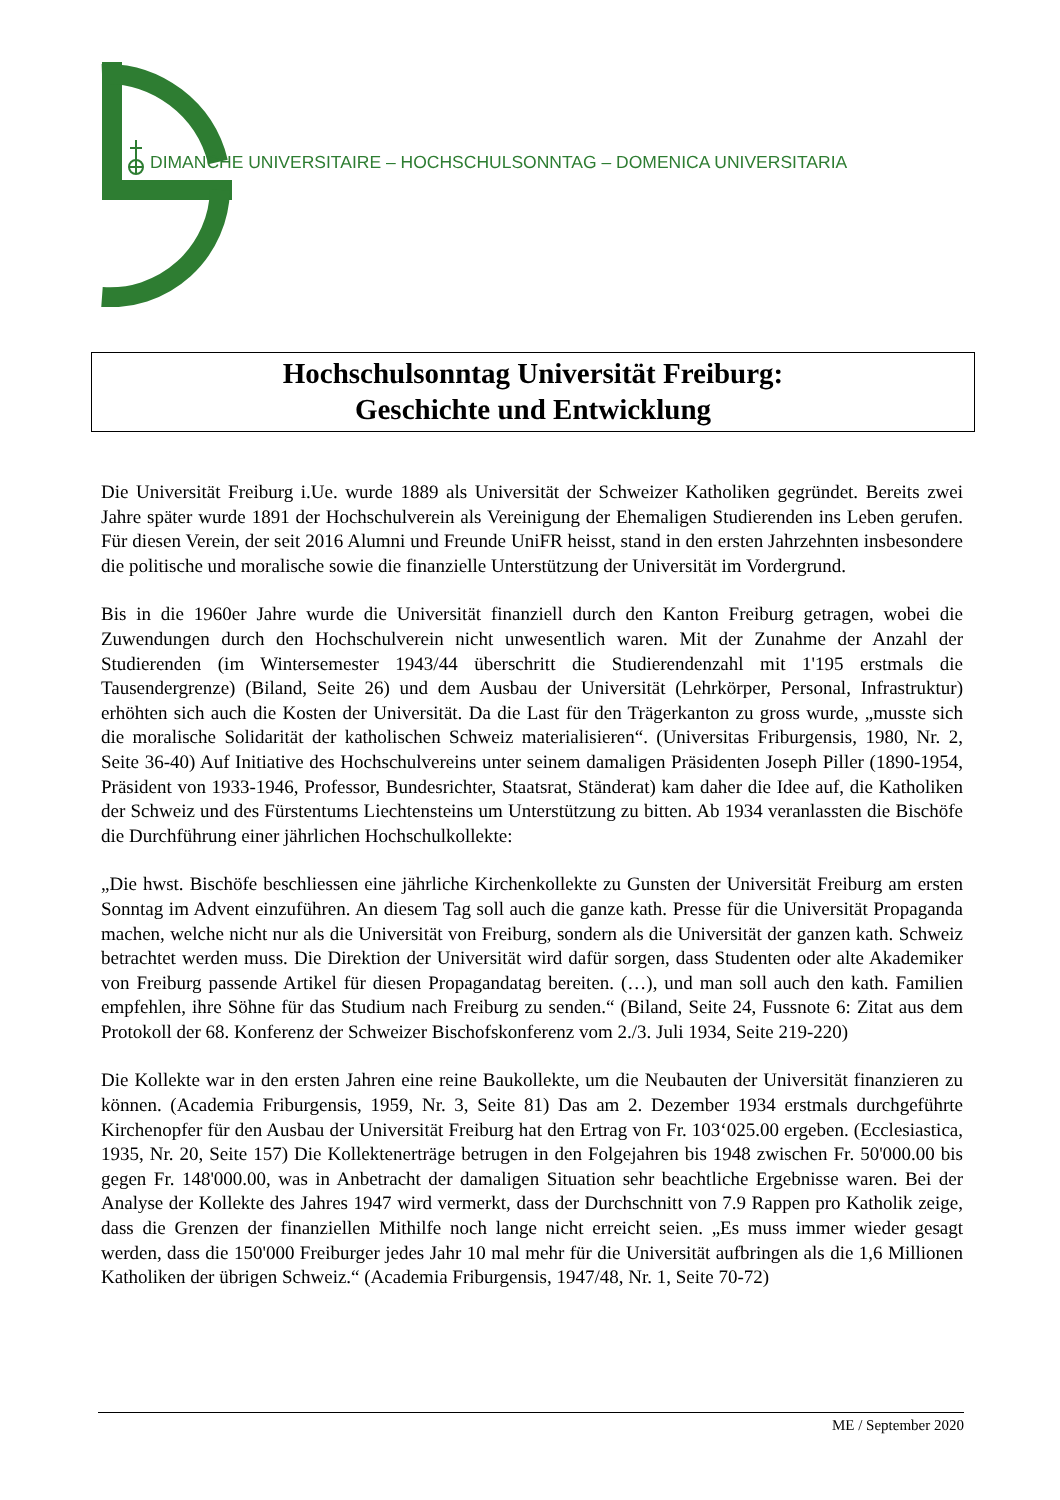DIMANCHE UNIVERSITAIRE – HOCHSCHULSONNTAG – DOMENICA UNIVERSITARIA
Hochschulsonntag Universität Freiburg:
Geschichte und Entwicklung
Die Universität Freiburg i.Ue. wurde 1889 als Universität der Schweizer Katholiken gegründet. Bereits zwei Jahre später wurde 1891 der Hochschulverein als Vereinigung der Ehemaligen Studierenden ins Leben gerufen. Für diesen Verein, der seit 2016 Alumni und Freunde UniFR heisst, stand in den ersten Jahrzehnten insbesondere die politische und moralische sowie die finanzielle Unterstützung der Universität im Vordergrund.
Bis in die 1960er Jahre wurde die Universität finanziell durch den Kanton Freiburg getragen, wobei die Zuwendungen durch den Hochschulverein nicht unwesentlich waren. Mit der Zunahme der Anzahl der Studierenden (im Wintersemester 1943/44 überschritt die Studierendenzahl mit 1'195 erstmals die Tausendergrenze) (Biland, Seite 26) und dem Ausbau der Universität (Lehrkörper, Personal, Infrastruktur) erhöhten sich auch die Kosten der Universität. Da die Last für den Trägerkanton zu gross wurde, „musste sich die moralische Solidarität der katholischen Schweiz materialisieren“. (Universitas Friburgensis, 1980, Nr. 2, Seite 36-40) Auf Initiative des Hochschulvereins unter seinem damaligen Präsidenten Joseph Piller (1890-1954, Präsident von 1933-1946, Professor, Bundesrichter, Staatsrat, Ständerat) kam daher die Idee auf, die Katholiken der Schweiz und des Fürstentums Liechtensteins um Unterstützung zu bitten. Ab 1934 veranlassten die Bischöfe die Durchführung einer jährlichen Hochschulkollekte:
„Die hwst. Bischöfe beschliessen eine jährliche Kirchenkollekte zu Gunsten der Universität Freiburg am ersten Sonntag im Advent einzuführen. An diesem Tag soll auch die ganze kath. Presse für die Universität Propaganda machen, welche nicht nur als die Universität von Freiburg, sondern als die Universität der ganzen kath. Schweiz betrachtet werden muss. Die Direktion der Universität wird dafür sorgen, dass Studenten oder alte Akademiker von Freiburg passende Artikel für diesen Propagandatag bereiten. (…), und man soll auch den kath. Familien empfehlen, ihre Söhne für das Studium nach Freiburg zu senden.“ (Biland, Seite 24, Fussnote 6: Zitat aus dem Protokoll der 68. Konferenz der Schweizer Bischofskonferenz vom 2./3. Juli 1934, Seite 219-220)
Die Kollekte war in den ersten Jahren eine reine Baukollekte, um die Neubauten der Universität finanzieren zu können. (Academia Friburgensis, 1959, Nr. 3, Seite 81) Das am 2. Dezember 1934 erstmals durchgeführte Kirchenopfer für den Ausbau der Universität Freiburg hat den Ertrag von Fr. 103‘025.00 ergeben. (Ecclesiastica, 1935, Nr. 20, Seite 157) Die Kollektenerträge betrugen in den Folgejahren bis 1948 zwischen Fr. 50'000.00 bis gegen Fr. 148'000.00, was in Anbetracht der damaligen Situation sehr beachtliche Ergebnisse waren. Bei der Analyse der Kollekte des Jahres 1947 wird vermerkt, dass der Durchschnitt von 7.9 Rappen pro Katholik zeige, dass die Grenzen der finanziellen Mithilfe noch lange nicht erreicht seien. „Es muss immer wieder gesagt werden, dass die 150'000 Freiburger jedes Jahr 10 mal mehr für die Universität aufbringen als die 1,6 Millionen Katholiken der übrigen Schweiz.“ (Academia Friburgensis, 1947/48, Nr. 1, Seite 70-72)
ME / September 2020